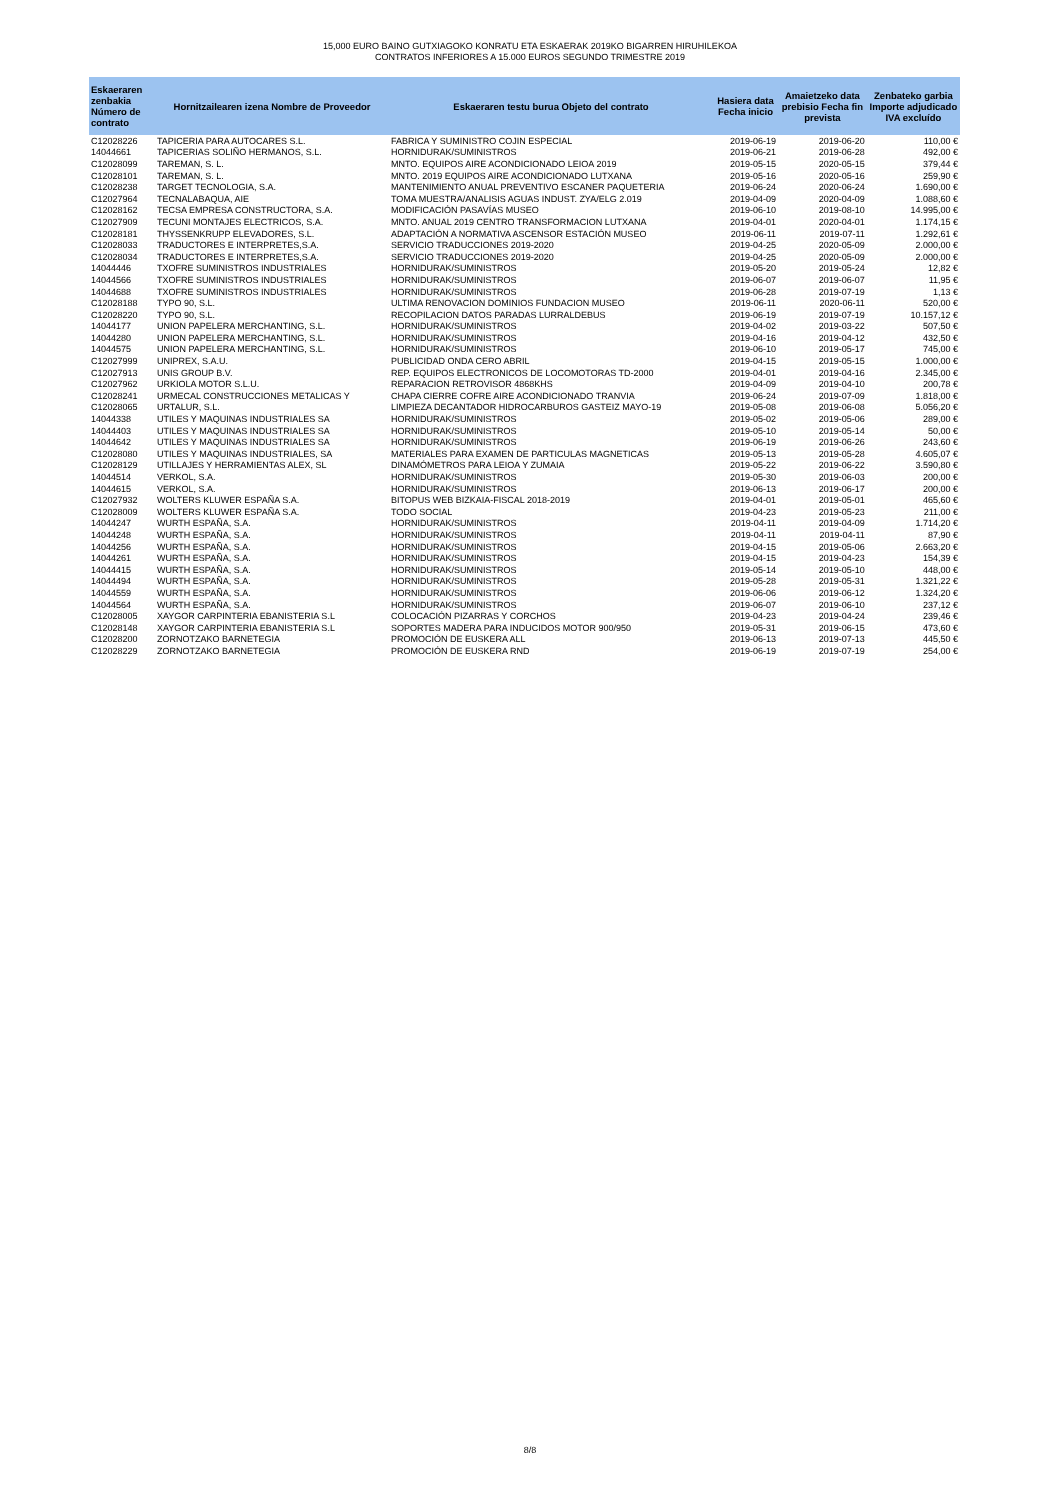15,000 EURO BAINO GUTXIAGOKO KONRATU ETA ESKAERAK 2019KO BIGARREN HIRUHILEKOA
CONTRATOS INFERIORES A 15.000 EUROS SEGUNDO TRIMESTRE 2019
| Eskaeraren zenbakia Número de contrato | Hornitzailearen izena Nombre de Proveedor | Eskaeraren testu burua Objeto del contrato | Hasiera data Fecha inicio | Amaietzeko data prebisio Fecha fin prevista | Zenbateko garbia Importe adjudicado IVA excluído |
| --- | --- | --- | --- | --- | --- |
| C12028226 | TAPICERIA PARA AUTOCARES S.L. | FABRICA Y SUMINISTRO COJIN ESPECIAL | 2019-06-19 | 2019-06-20 | 110,00 € |
| 14044661 | TAPICERIAS SOLIÑO HERMANOS, S.L. | HORNIDURAK/SUMINISTROS | 2019-06-21 | 2019-06-28 | 492,00 € |
| C12028099 | TAREMAN, S. L. | MNTO. EQUIPOS AIRE ACONDICIONADO LEIOA 2019 | 2019-05-15 | 2020-05-15 | 379,44 € |
| C12028101 | TAREMAN, S. L. | MNTO. 2019 EQUIPOS AIRE ACONDICIONADO LUTXANA | 2019-05-16 | 2020-05-16 | 259,90 € |
| C12028238 | TARGET TECNOLOGIA, S.A. | MANTENIMIENTO ANUAL PREVENTIVO ESCANER PAQUETERIA | 2019-06-24 | 2020-06-24 | 1.690,00 € |
| C12027964 | TECNALABAQUA, AIE | TOMA MUESTRA/ANALISIS AGUAS INDUST. ZYA/ELG 2.019 | 2019-04-09 | 2020-04-09 | 1.088,60 € |
| C12028162 | TECSA EMPRESA CONSTRUCTORA, S.A. | MODIFICACIÓN PASAVÍAS MUSEO | 2019-06-10 | 2019-08-10 | 14.995,00 € |
| C12027909 | TECUNI MONTAJES ELECTRICOS, S.A. | MNTO. ANUAL 2019 CENTRO TRANSFORMACION LUTXANA | 2019-04-01 | 2020-04-01 | 1.174,15 € |
| C12028181 | THYSSENKRUPP ELEVADORES, S.L. | ADAPTACIÓN A NORMATIVA ASCENSOR ESTACIÓN MUSEO | 2019-06-11 | 2019-07-11 | 1.292,61 € |
| C12028033 | TRADUCTORES E INTERPRETES,S.A. | SERVICIO TRADUCCIONES 2019-2020 | 2019-04-25 | 2020-05-09 | 2.000,00 € |
| C12028034 | TRADUCTORES E INTERPRETES,S.A. | SERVICIO TRADUCCIONES 2019-2020 | 2019-04-25 | 2020-05-09 | 2.000,00 € |
| 14044446 | TXOFRE SUMINISTROS INDUSTRIALES | HORNIDURAK/SUMINISTROS | 2019-05-20 | 2019-05-24 | 12,82 € |
| 14044566 | TXOFRE SUMINISTROS INDUSTRIALES | HORNIDURAK/SUMINISTROS | 2019-06-07 | 2019-06-07 | 11,95 € |
| 14044688 | TXOFRE SUMINISTROS INDUSTRIALES | HORNIDURAK/SUMINISTROS | 2019-06-28 | 2019-07-19 | 1,13 € |
| C12028188 | TYPO 90, S.L. | ULTIMA RENOVACION DOMINIOS FUNDACION MUSEO | 2019-06-11 | 2020-06-11 | 520,00 € |
| C12028220 | TYPO 90, S.L. | RECOPILACION DATOS PARADAS LURRALDEBUS | 2019-06-19 | 2019-07-19 | 10.157,12 € |
| 14044177 | UNION PAPELERA MERCHANTING, S.L. | HORNIDURAK/SUMINISTROS | 2019-04-02 | 2019-03-22 | 507,50 € |
| 14044280 | UNION PAPELERA MERCHANTING, S.L. | HORNIDURAK/SUMINISTROS | 2019-04-16 | 2019-04-12 | 432,50 € |
| 14044575 | UNION PAPELERA MERCHANTING, S.L. | HORNIDURAK/SUMINISTROS | 2019-06-10 | 2019-05-17 | 745,00 € |
| C12027999 | UNIPREX, S.A.U. | PUBLICIDAD ONDA CERO ABRIL | 2019-04-15 | 2019-05-15 | 1.000,00 € |
| C12027913 | UNIS GROUP B.V. | REP. EQUIPOS ELECTRONICOS DE LOCOMOTORAS TD-2000 | 2019-04-01 | 2019-04-16 | 2.345,00 € |
| C12027962 | URKIOLA MOTOR S.L.U. | REPARACION RETROVISOR 4868KHS | 2019-04-09 | 2019-04-10 | 200,78 € |
| C12028241 | URMECAL CONSTRUCCIONES METALICAS Y | CHAPA CIERRE COFRE AIRE ACONDICIONADO TRANVIA | 2019-06-24 | 2019-07-09 | 1.818,00 € |
| C12028065 | URTALUR, S.L. | LIMPIEZA DECANTADOR HIDROCARBUROS GASTEIZ MAYO-19 | 2019-05-08 | 2019-06-08 | 5.056,20 € |
| 14044338 | UTILES Y MAQUINAS INDUSTRIALES SA | HORNIDURAK/SUMINISTROS | 2019-05-02 | 2019-05-06 | 289,00 € |
| 14044403 | UTILES Y MAQUINAS INDUSTRIALES SA | HORNIDURAK/SUMINISTROS | 2019-05-10 | 2019-05-14 | 50,00 € |
| 14044642 | UTILES Y MAQUINAS INDUSTRIALES SA | HORNIDURAK/SUMINISTROS | 2019-06-19 | 2019-06-26 | 243,60 € |
| C12028080 | UTILES Y MAQUINAS INDUSTRIALES, SA | MATERIALES PARA EXAMEN DE PARTICULAS MAGNETICAS | 2019-05-13 | 2019-05-28 | 4.605,07 € |
| C12028129 | UTILLAJES Y HERRAMIENTAS ALEX, SL | DINAMÓMETROS PARA LEIOA Y ZUMAIA | 2019-05-22 | 2019-06-22 | 3.590,80 € |
| 14044514 | VERKOL, S.A. | HORNIDURAK/SUMINISTROS | 2019-05-30 | 2019-06-03 | 200,00 € |
| 14044615 | VERKOL, S.A. | HORNIDURAK/SUMINISTROS | 2019-06-13 | 2019-06-17 | 200,00 € |
| C12027932 | WOLTERS KLUWER ESPAÑA S.A. | BITOPUS WEB BIZKAIA-FISCAL 2018-2019 | 2019-04-01 | 2019-05-01 | 465,60 € |
| C12028009 | WOLTERS KLUWER ESPAÑA S.A. | TODO SOCIAL | 2019-04-23 | 2019-05-23 | 211,00 € |
| 14044247 | WURTH ESPAÑA, S.A. | HORNIDURAK/SUMINISTROS | 2019-04-11 | 2019-04-09 | 1.714,20 € |
| 14044248 | WURTH ESPAÑA, S.A. | HORNIDURAK/SUMINISTROS | 2019-04-11 | 2019-04-11 | 87,90 € |
| 14044256 | WURTH ESPAÑA, S.A. | HORNIDURAK/SUMINISTROS | 2019-04-15 | 2019-05-06 | 2.663,20 € |
| 14044261 | WURTH ESPAÑA, S.A. | HORNIDURAK/SUMINISTROS | 2019-04-15 | 2019-04-23 | 154,39 € |
| 14044415 | WURTH ESPAÑA, S.A. | HORNIDURAK/SUMINISTROS | 2019-05-14 | 2019-05-10 | 448,00 € |
| 14044494 | WURTH ESPAÑA, S.A. | HORNIDURAK/SUMINISTROS | 2019-05-28 | 2019-05-31 | 1.321,22 € |
| 14044559 | WURTH ESPAÑA, S.A. | HORNIDURAK/SUMINISTROS | 2019-06-06 | 2019-06-12 | 1.324,20 € |
| 14044564 | WURTH ESPAÑA, S.A. | HORNIDURAK/SUMINISTROS | 2019-06-07 | 2019-06-10 | 237,12 € |
| C12028005 | XAYGOR CARPINTERIA EBANISTERIA S.L | COLOCACIÓN PIZARRAS Y CORCHOS | 2019-04-23 | 2019-04-24 | 239,46 € |
| C12028148 | XAYGOR CARPINTERIA EBANISTERIA S.L | SOPORTES MADERA PARA INDUCIDOS MOTOR 900/950 | 2019-05-31 | 2019-06-15 | 473,60 € |
| C12028200 | ZORNOTZAKO BARNETEGIA | PROMOCIÓN DE EUSKERA ALL | 2019-06-13 | 2019-07-13 | 445,50 € |
| C12028229 | ZORNOTZAKO BARNETEGIA | PROMOCIÓN DE EUSKERA RND | 2019-06-19 | 2019-07-19 | 254,00 € |
8/8